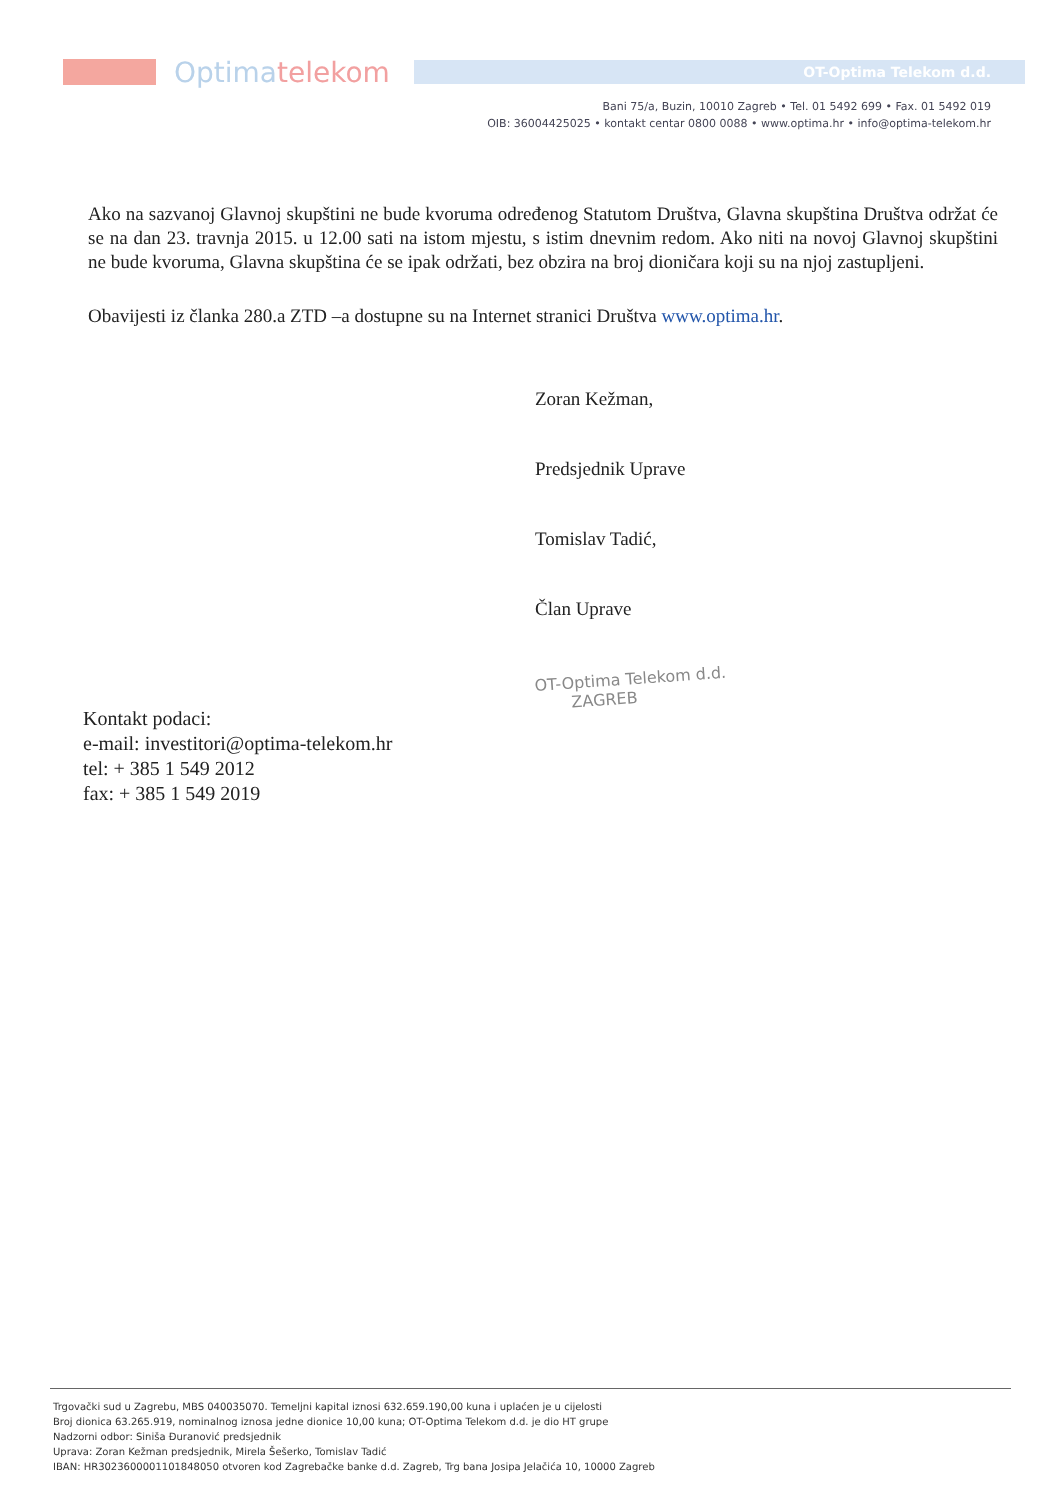Optima telekom
OT-Optima Telekom d.d.
Bani 75/a, Buzin, 10010 Zagreb • Tel. 01 5492 699 • Fax. 01 5492 019
OIB: 36004425025 • kontakt centar 0800 0088 • www.optima.hr • info@optima-telekom.hr
Ako na sazvanoj Glavnoj skupštini ne bude kvoruma određenog Statutom Društva, Glavna skupština Društva održat će se na dan 23. travnja 2015. u 12.00 sati na istom mjestu, s istim dnevnim redom. Ako niti na novoj Glavnoj skupštini ne bude kvoruma, Glavna skupština će se ipak održati, bez obzira na broj dioničara koji su na njoj zastupljeni.
Obavijesti iz članka 280.a ZTD –a dostupne su na Internet stranici Društva www.optima.hr.
Zoran Kežman,
Predsjednik Uprave
Tomislav Tadić,
Član Uprave
OT-Optima Telekom d.d.
ZAGREB
Kontakt podaci:
e-mail: investitori@optima-telekom.hr
tel: + 385 1 549 2012
fax: + 385 1 549 2019
Trgovački sud u Zagrebu, MBS 040035070. Temeljni kapital iznosi 632.659.190,00 kuna i uplaćen je u cijelosti
Broj dionica 63.265.919, nominalnog iznosa jedne dionice 10,00 kuna; OT-Optima Telekom d.d. je dio HT grupe
Nadzorni odbor: Siniša Đuranović predsjednik
Uprava: Zoran Kežman predsjednik, Mirela Šešerko, Tomislav Tadić
IBAN: HR3023600001101848050 otvoren kod Zagrebačke banke d.d. Zagreb, Trg bana Josipa Jelačića 10, 10000 Zagreb